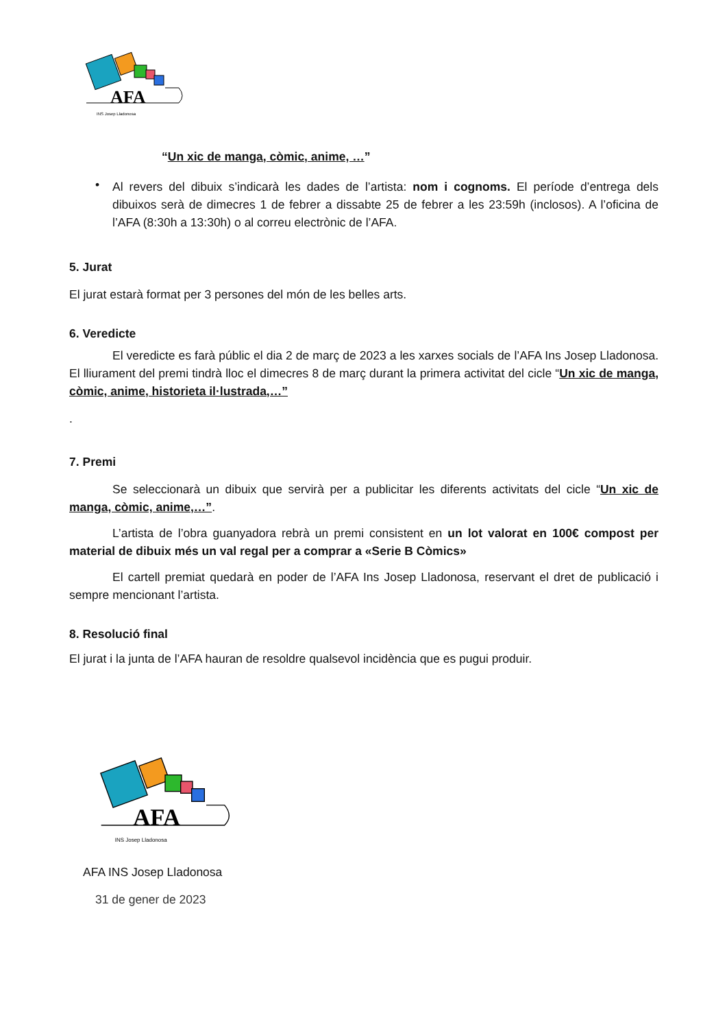AFA
INS Josep Lladonosa
“Un xic de manga, còmic, anime, …”
•
Al revers del dibuix s’indicarà les dades de l’artista: nom i cognoms. El període d’entrega dels dibuixos serà de dimecres 1 de febrer a dissabte 25 de febrer a les 23:59h (inclosos). A l’oficina de l’AFA (8:30h a 13:30h) o al correu electrònic de l’AFA.
5. Jurat
El jurat estarà format per 3 persones del món de les belles arts.
6. Veredicte
El veredicte es farà públic el dia 2 de març de 2023 a les xarxes socials de l’AFA Ins Josep Lladonosa. El lliurament del premi tindrà lloc el dimecres 8 de març durant la primera activitat del cicle “Un xic de manga, còmic, anime, historieta il·lustrada,…”
.
7. Premi
Se seleccionarà un dibuix que servirà per a publicitar les diferents activitats del cicle “Un xic de manga, còmic, anime,…”.
L’artista de l’obra guanyadora rebrà un premi consistent en un lot valorat en 100€ compost per material de dibuix més un val regal per a comprar a «Serie B Còmics»
El cartell premiat quedarà en poder de l’AFA Ins Josep Lladonosa, reservant el dret de publicació i sempre mencionant l’artista.
8. Resolució final
El jurat i la junta de l’AFA hauran de resoldre qualsevol incidència que es pugui produir.
AFA
INS Josep Lladonosa
AFA INS Josep Lladonosa
31 de gener de 2023